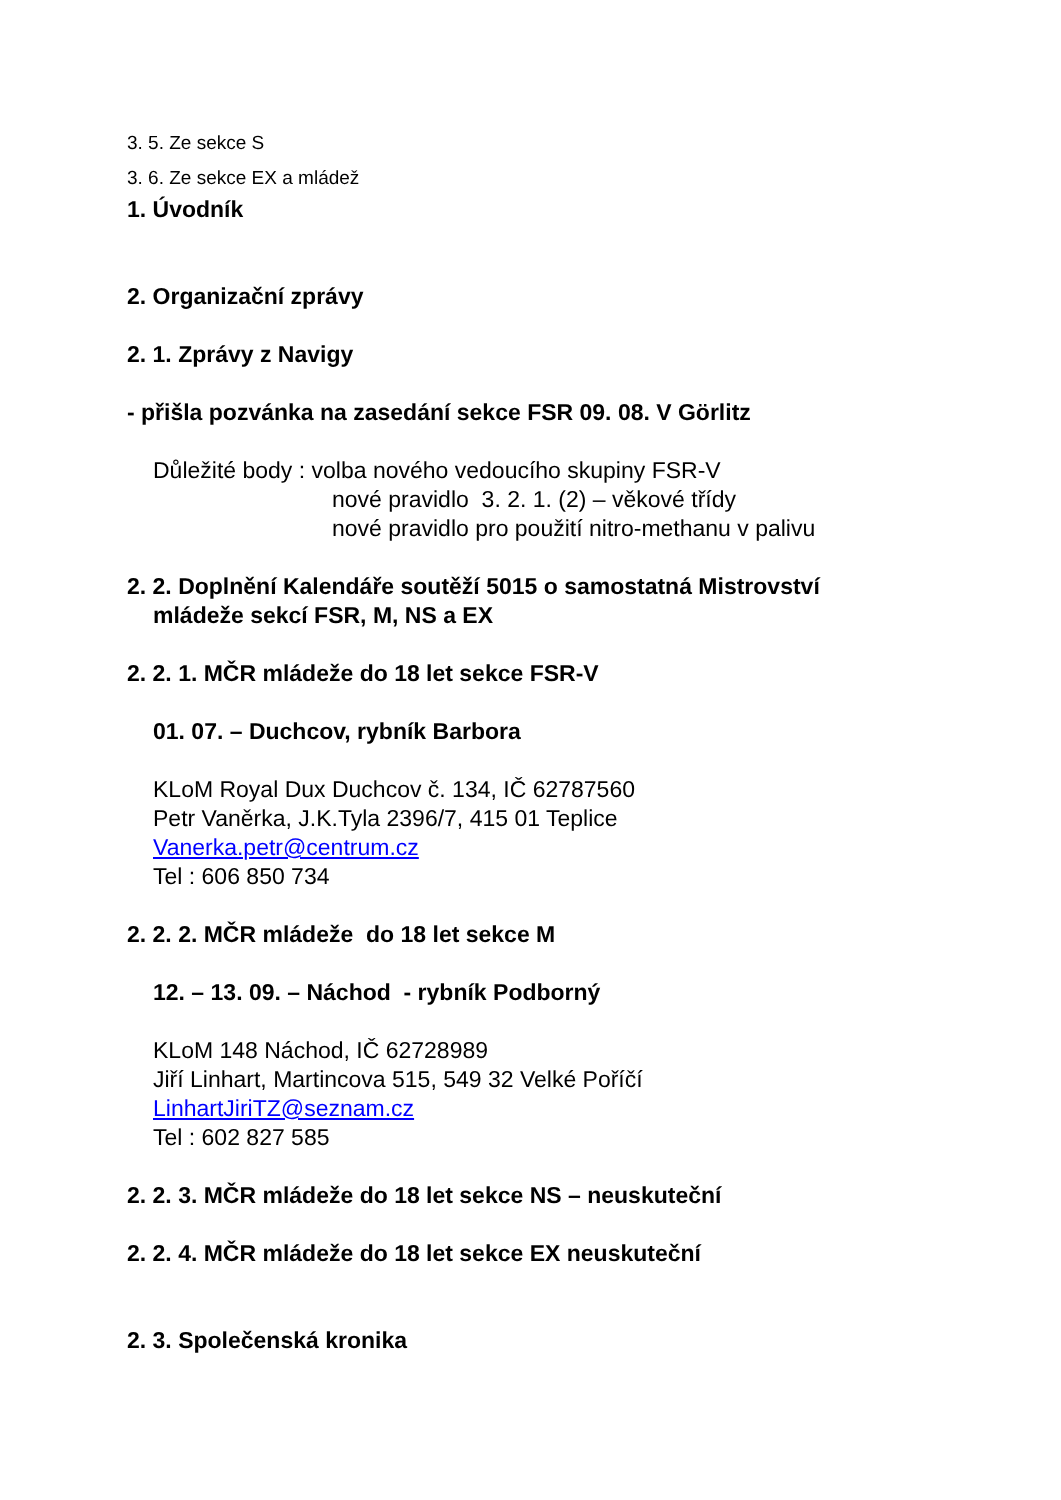3. 5. Ze sekce S
3. 6. Ze sekce EX a mládež
1. Úvodník
2. Organizační zprávy
2. 1. Zprávy z Navigy
- přišla pozvánka na zasedání sekce FSR 09. 08. V Görlitz
Důležité body : volba nového vedoucího skupiny FSR-V
nové pravidlo 3. 2. 1. (2) – věkové třídy
nové pravidlo pro použití nitro-methanu v palivu
2. 2. Doplnění Kalendáře soutěží 5015 o samostatná Mistrovství
mládeže sekcí FSR, M, NS a EX
2. 2. 1. MČR mládeže do 18 let sekce FSR-V
01. 07. – Duchcov, rybník Barbora
KLoM Royal Dux Duchcov č. 134, IČ 62787560
Petr Vaněrka, J.K.Tyla 2396/7, 415 01 Teplice
Vanerka.petr@centrum.cz
Tel : 606 850 734
2. 2. 2. MČR mládeže do 18 let sekce M
12. – 13. 09. – Náchod - rybník Podborný
KLoM 148 Náchod, IČ 62728989
Jiří Linhart, Martincova 515, 549 32 Velké Poříčí
LinhartJiriTZ@seznam.cz
Tel : 602 827 585
2. 2. 3. MČR mládeže do 18 let sekce NS – neuskuteční
2. 2. 4. MČR mládeže do 18 let sekce EX neuskuteční
2. 3. Společenská kronika